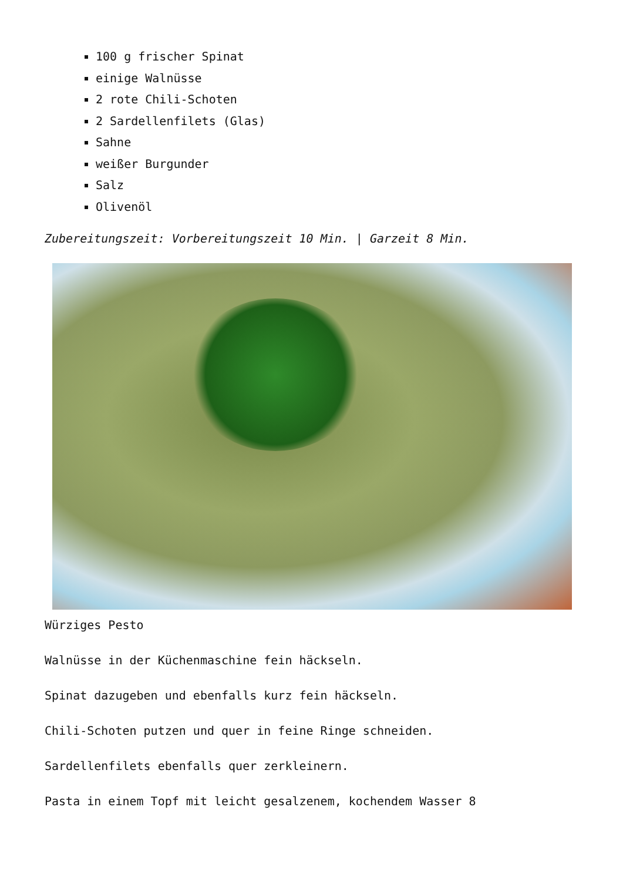100 g frischer Spinat
einige Walnüsse
2 rote Chili-Schoten
2 Sardellenfilets (Glas)
Sahne
weißer Burgunder
Salz
Olivenöl
Zubereitungszeit: Vorbereitungszeit 10 Min. | Garzeit 8 Min.
Würziges Pesto
Walnüsse in der Küchenmaschine fein häckseln.
Spinat dazugeben und ebenfalls kurz fein häckseln.
Chili-Schoten putzen und quer in feine Ringe schneiden.
Sardellenfilets ebenfalls quer zerkleinern.
Pasta in einem Topf mit leicht gesalzenem, kochendem Wasser 8